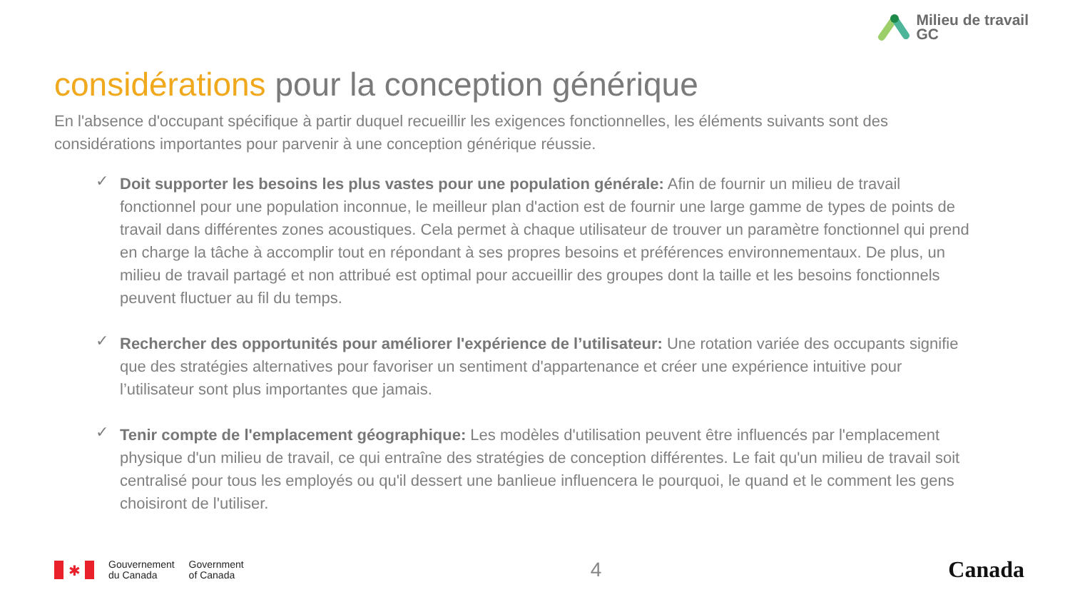Milieu de travail
GC
considérations pour la conception générique
En l'absence d'occupant spécifique à partir duquel recueillir les exigences fonctionnelles, les éléments suivants sont des considérations importantes pour parvenir à une conception générique réussie.
✓ Doit supporter les besoins les plus vastes pour une population générale: Afin de fournir un milieu de travail fonctionnel pour une population inconnue, le meilleur plan d'action est de fournir une large gamme de types de points de travail dans différentes zones acoustiques. Cela permet à chaque utilisateur de trouver un paramètre fonctionnel qui prend en charge la tâche à accomplir tout en répondant à ses propres besoins et préférences environnementaux. De plus, un milieu de travail partagé et non attribué est optimal pour accueillir des groupes dont la taille et les besoins fonctionnels peuvent fluctuer au fil du temps.
✓ Rechercher des opportunités pour améliorer l'expérience de l’utilisateur: Une rotation variée des occupants signifie que des stratégies alternatives pour favoriser un sentiment d'appartenance et créer une expérience intuitive pour l’utilisateur sont plus importantes que jamais.
✓ Tenir compte de l'emplacement géographique: Les modèles d'utilisation peuvent être influencés par l'emplacement physique d'un milieu de travail, ce qui entraîne des stratégies de conception différentes. Le fait qu'un milieu de travail soit centralisé pour tous les employés ou qu'il dessert une banlieue influencera le pourquoi, le quand et le comment les gens choisiront de l'utiliser.
✱
Gouvernement
du Canada
Government
of Canada
4 Canada